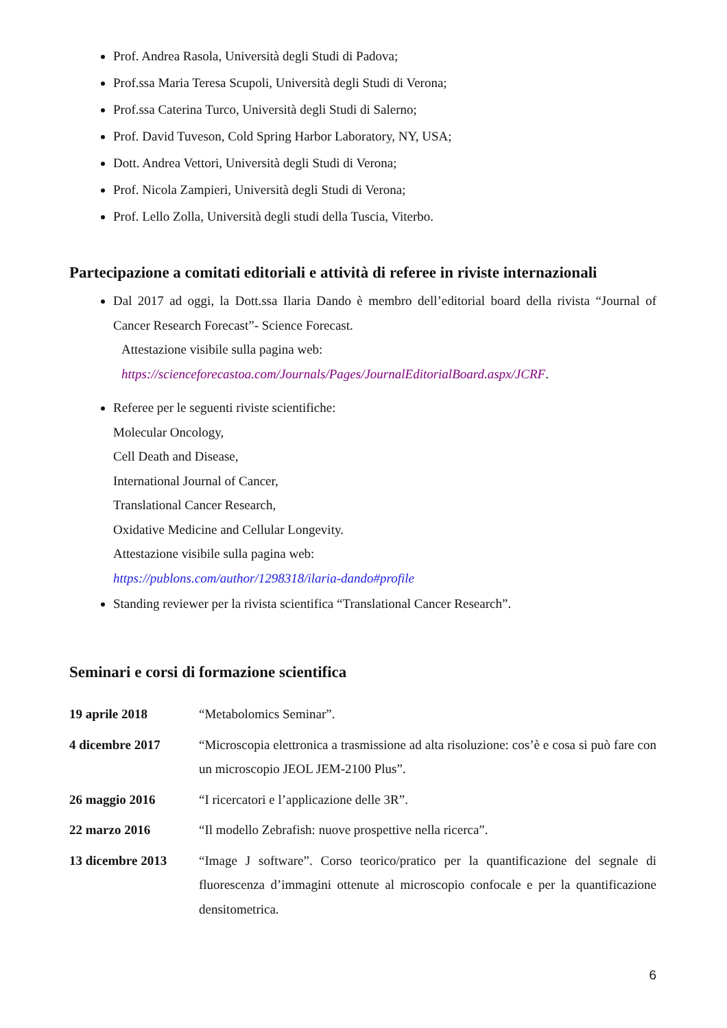Prof. Andrea Rasola, Università degli Studi di Padova;
Prof.ssa Maria Teresa Scupoli, Università degli Studi di Verona;
Prof.ssa Caterina Turco, Università degli Studi di Salerno;
Prof. David Tuveson, Cold Spring Harbor Laboratory, NY, USA;
Dott. Andrea Vettori, Università degli Studi di Verona;
Prof. Nicola Zampieri, Università degli Studi di Verona;
Prof. Lello Zolla, Università degli studi della Tuscia, Viterbo.
Partecipazione a comitati editoriali e attività di referee in riviste internazionali
Dal 2017 ad oggi, la Dott.ssa Ilaria Dando è membro dell’editorial board della rivista “Journal of Cancer Research Forecast”- Science Forecast.
Attestazione visibile sulla pagina web:
https://scienceforecastoa.com/Journals/Pages/JournalEditorialBoard.aspx/JCRF.
Referee per le seguenti riviste scientifiche:
Molecular Oncology,
Cell Death and Disease,
International Journal of Cancer,
Translational Cancer Research,
Oxidative Medicine and Cellular Longevity.
Attestazione visibile sulla pagina web:
https://publons.com/author/1298318/ilaria-dando#profile
Standing reviewer per la rivista scientifica “Translational Cancer Research”.
Seminari e corsi di formazione scientifica
19 aprile 2018 “Metabolomics Seminar”.
4 dicembre 2017 “Microscopia elettronica a trasmissione ad alta risoluzione: cos’è e cosa si può fare con un microscopio JEOL JEM-2100 Plus”.
26 maggio 2016 “I ricercatori e l’applicazione delle 3R”.
22 marzo 2016 “Il modello Zebrafish: nuove prospettive nella ricerca”.
13 dicembre 2013 “Image J software”. Corso teorico/pratico per la quantificazione del segnale di fluorescenza d’immagini ottenute al microscopio confocale e per la quantificazione densitometrica.
6